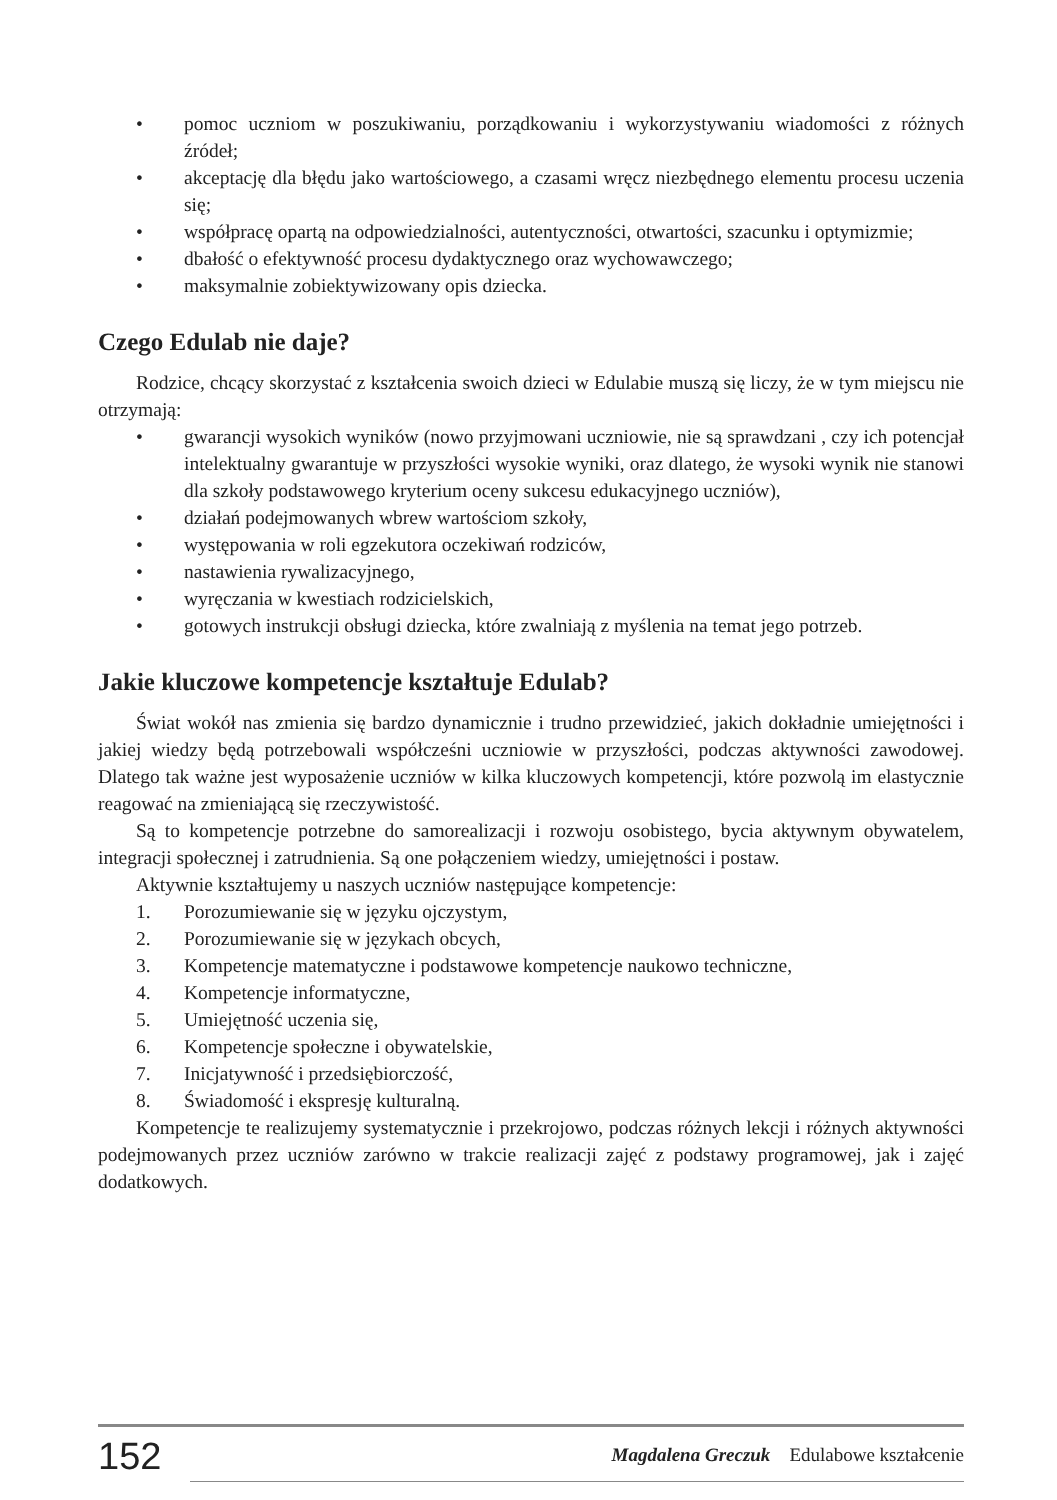• pomoc uczniom w poszukiwaniu, porządkowaniu i wykorzystywaniu wiadomości z różnych źródeł;
• akceptację dla błędu jako wartościowego, a czasami wręcz niezbędnego elementu procesu uczenia się;
• współpracę opartą na odpowiedzialności, autentyczności, otwartości, szacunku i optymizmie;
• dbałość o efektywność procesu dydaktycznego oraz wychowawczego;
• maksymalnie zobiektywizowany opis dziecka.
Czego Edulab nie daje?
Rodzice, chcący skorzystać z kształcenia swoich dzieci w Edulabie muszą się liczy, że w tym miejscu nie otrzymają:
• gwarancji wysokich wyników (nowo przyjmowani uczniowie, nie są sprawdzani , czy ich potencjał intelektualny gwarantuje w przyszłości wysokie wyniki, oraz dlatego, że wysoki wynik nie stanowi dla szkoły podstawowego kryterium oceny sukcesu edukacyjnego uczniów),
• działań podejmowanych wbrew wartościom szkoły,
• występowania w roli egzekutora oczekiwań rodziców,
• nastawienia rywalizacyjnego,
• wyręczania w kwestiach rodzicielskich,
• gotowych instrukcji obsługi dziecka, które zwalniają z myślenia na temat jego potrzeb.
Jakie kluczowe kompetencje kształtuje Edulab?
Świat wokół nas zmienia się bardzo dynamicznie i trudno przewidzieć, jakich dokładnie umiejętności i jakiej wiedzy będą potrzebowali współcześni uczniowie w przyszłości, podczas aktywności zawodowej. Dlatego tak ważne jest wyposażenie uczniów w kilka kluczowych kompetencji, które pozwolą im elastycznie reagować na zmieniającą się rzeczywistość.
Są to kompetencje potrzebne do samorealizacji i rozwoju osobistego, bycia aktywnym obywatelem, integracji społecznej i zatrudnienia. Są one połączeniem wiedzy, umiejętności i postaw.
Aktywnie kształtujemy u naszych uczniów następujące kompetencje:
1. Porozumiewanie się w języku ojczystym,
2. Porozumiewanie się w językach obcych,
3. Kompetencje matematyczne i podstawowe kompetencje naukowo techniczne,
4. Kompetencje informatyczne,
5. Umiejętność uczenia się,
6. Kompetencje społeczne i obywatelskie,
7. Inicjatywność i przedsiębiorczość,
8. Świadomość i ekspresję kulturalną.
Kompetencje te realizujemy systematycznie i przekrojowo, podczas różnych lekcji i różnych aktywności podejmowanych przez uczniów zarówno w trakcie realizacji zajęć z podstawy programowej, jak i zajęć dodatkowych.
152
Magdalena Greczuk Edulabowe kształcenie